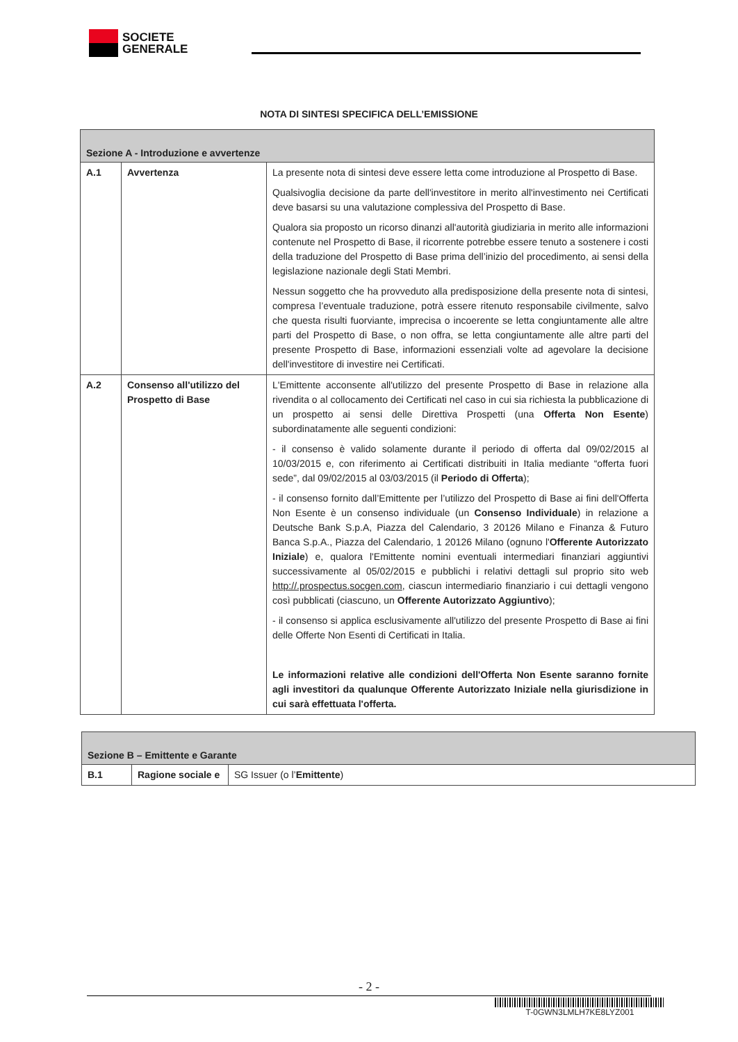SOCIETE
GENERALE
NOTA DI SINTESI SPECIFICA DELL’EMISSIONE
| Sezione A - Introduzione e avvertenze | | |
| A.1 | Avvertenza | La presente nota di sintesi deve essere letta come introduzione al Prospetto di Base. Qualsivoglia decisione da parte dell'investitore in merito all'investimento nei Certificati deve basarsi su una valutazione complessiva del Prospetto di Base. Qualora sia proposto un ricorso dinanzi all'autorità giudiziaria in merito alle informazioni contenute nel Prospetto di Base, il ricorrente potrebbe essere tenuto a sostenere i costi della traduzione del Prospetto di Base prima dell’inizio del procedimento, ai sensi della legislazione nazionale degli Stati Membri. Nessun soggetto che ha provveduto alla predisposizione della presente nota di sintesi, compresa l’eventuale traduzione, potrà essere ritenuto responsabile civilmente, salvo che questa risulti fuorviante, imprecisa o incoerente se letta congiuntamente alle altre parti del Prospetto di Base, o non offra, se letta congiuntamente alle altre parti del presente Prospetto di Base, informazioni essenziali volte ad agevolare la decisione dell'investitore di investire nei Certificati. |
| A.2 | Consenso all'utilizzo del Prospetto di Base | L'Emittente acconsente all'utilizzo del presente Prospetto di Base in relazione alla rivendita o al collocamento dei Certificati nel caso in cui sia richiesta la pubblicazione di un prospetto ai sensi delle Direttiva Prospetti (una Offerta Non Esente ) subordinatamente alle seguenti condizioni: - il consenso è valido solamente durante il periodo di offerta dal 09/02/2015 al 10/03/2015 e, con riferimento ai Certificati distribuiti in Italia mediante “offerta fuori sede”, dal 09/02/2015 al 03/03/2015 (il Periodo di Offerta ); - il consenso fornito dall’Emittente per l’utilizzo del Prospetto di Base ai fini dell'Offerta Non Esente è un consenso individuale (un Consenso Individuale ) in relazione a Deutsche Bank S.p.A, Piazza del Calendario, 3 20126 Milano e Finanza & Futuro Banca S.p.A., Piazza del Calendario, 1 20126 Milano (ognuno l' Offerente Autorizzato Iniziale ) e, qualora l'Emittente nomini eventuali intermediari finanziari aggiuntivi successivamente al 05/02/2015 e pubblichi i relativi dettagli sul proprio sito web http://.prospectus.socgen.com , ciascun intermediario finanziario i cui dettagli vengono così pubblicati (ciascuno, un Offerente Autorizzato Aggiuntivo ); - il consenso si applica esclusivamente all'utilizzo del presente Prospetto di Base ai fini delle Offerte Non Esenti di Certificati in Italia. Le informazioni relative alle condizioni dell'Offerta Non Esente saranno fornite agli investitori da qualunque Offerente Autorizzato Iniziale nella giurisdizione in cui sarà effettuata l'offerta. |
| Sezione B – Emittente e Garante | | |
| B.1 | Ragione sociale e | SG Issuer (o l’ Emittente ) |
- 2 -
T-0GWN3LMLH7KE8LYZ001